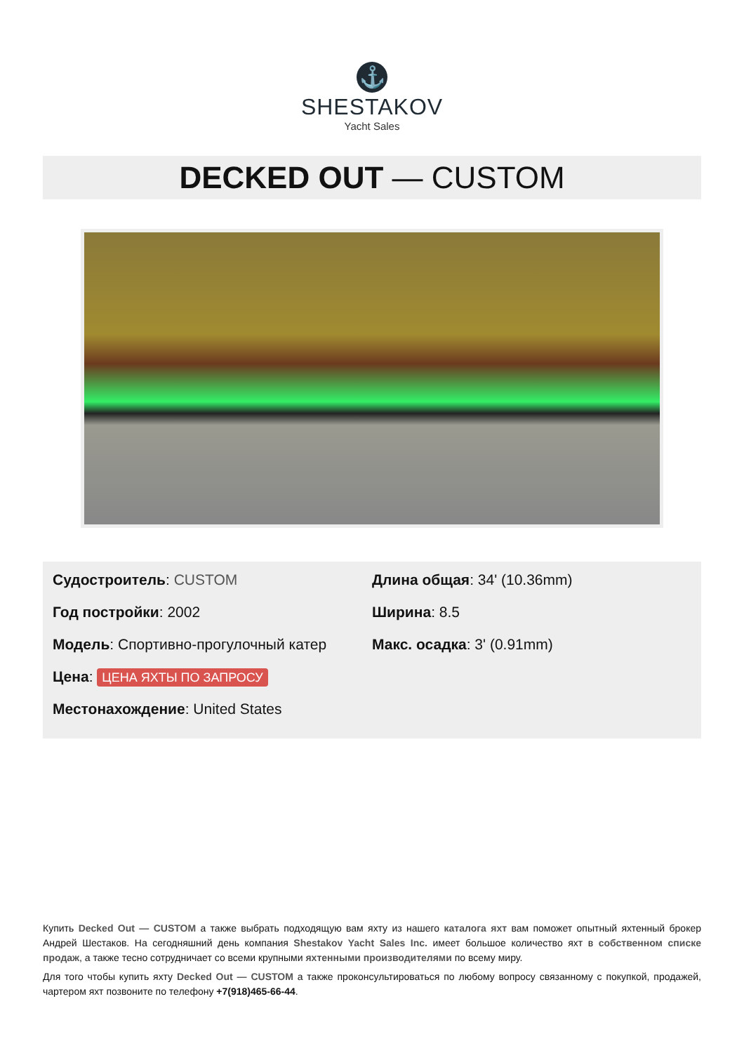⚓
SHESTAKOV
Yacht Sales
DECKED OUT — CUSTOM
Судостроитель: CUSTOM
Год постройки: 2002
Модель: Спортивно-прогулочный катер
Цена: ЦЕНА ЯХТЫ ПО ЗАПРОСУ
Местонахождение: United States
Длина общая: 34' (10.36mm)
Ширина: 8.5
Макс. осадка: 3' (0.91mm)
Купить Decked Out — CUSTOM а также выбрать подходящую вам яхту из нашего каталога яхт вам поможет опытный яхтенный брокер Андрей Шестаков. На сегодняшний день компания Shestakov Yacht Sales Inc. имеет большое количество яхт в собственном списке продаж, а также тесно сотрудничает со всеми крупными яхтенными производителями по всему миру.
Для того чтобы купить яхту Decked Out — CUSTOM а также проконсультироваться по любому вопросу связанному с покупкой, продажей, чартером яхт позвоните по телефону +7(918)465-66-44.